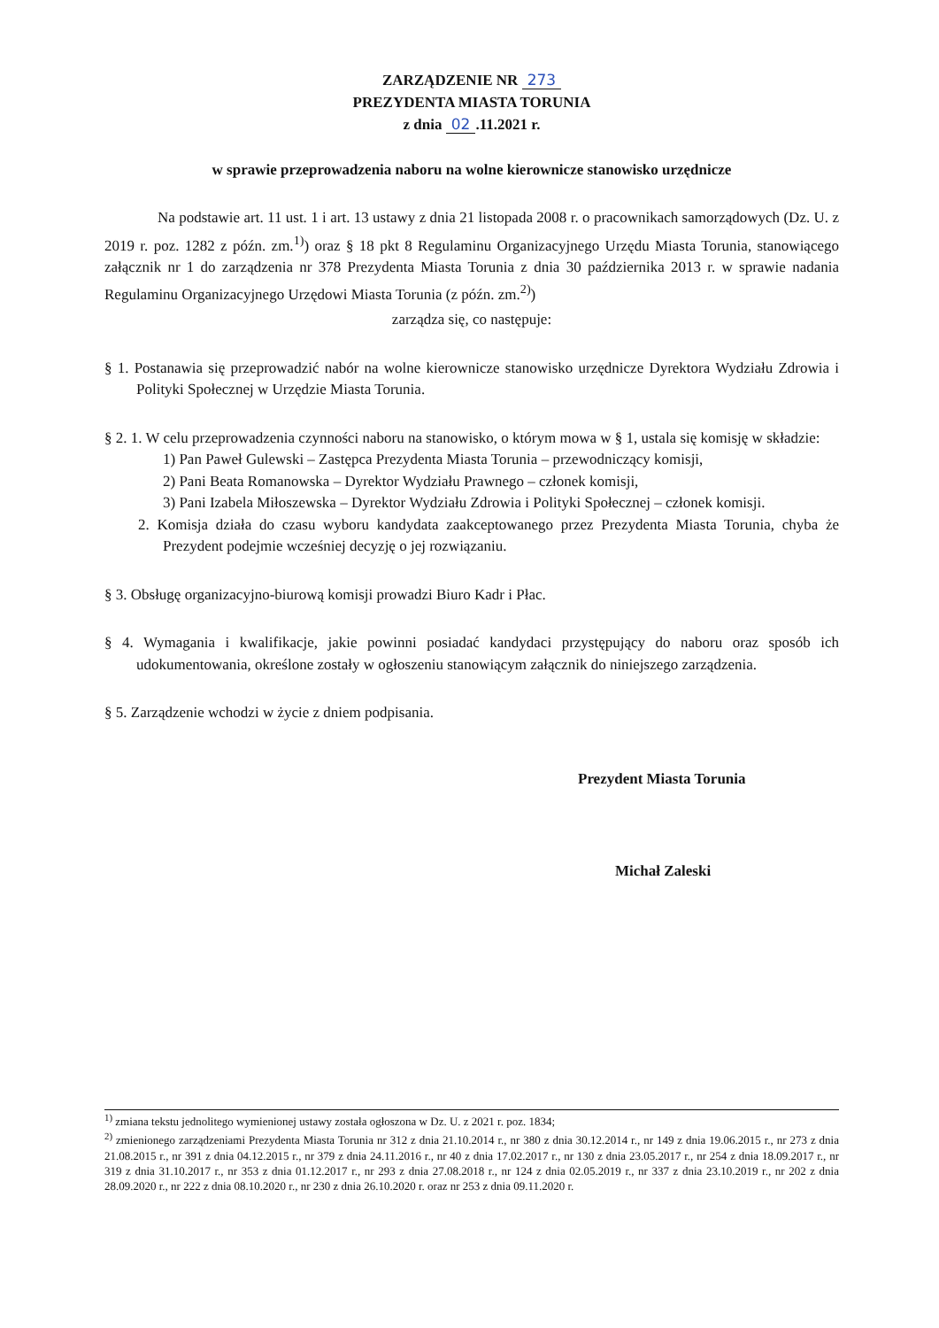ZARZĄDZENIE NR 273
PREZYDENTA MIASTA TORUNIA
z dnia 02.11.2021 r.
w sprawie przeprowadzenia naboru na wolne kierownicze stanowisko urzędnicze
Na podstawie art. 11 ust. 1 i art. 13 ustawy z dnia 21 listopada 2008 r. o pracownikach samorządowych (Dz. U. z 2019 r. poz. 1282 z późn. zm.<sup>1)</sup>) oraz § 18 pkt 8 Regulaminu Organizacyjnego Urzędu Miasta Torunia, stanowiącego załącznik nr 1 do zarządzenia nr 378 Prezydenta Miasta Torunia z dnia 30 października 2013 r. w sprawie nadania Regulaminu Organizacyjnego Urzędowi Miasta Torunia (z późn. zm.<sup>2)</sup>)
zarządza się, co następuje:
§ 1. Postanawia się przeprowadzić nabór na wolne kierownicze stanowisko urzędnicze Dyrektora Wydziału Zdrowia i Polityki Społecznej w Urzędzie Miasta Torunia.
§ 2. 1. W celu przeprowadzenia czynności naboru na stanowisko, o którym mowa w § 1, ustala się komisję w składzie:
1) Pan Paweł Gulewski – Zastępca Prezydenta Miasta Torunia – przewodniczący komisji,
2) Pani Beata Romanowska – Dyrektor Wydziału Prawnego – członek komisji,
3) Pani Izabela Miłoszewska – Dyrektor Wydziału Zdrowia i Polityki Społecznej – członek komisji.
2. Komisja działa do czasu wyboru kandydata zaakceptowanego przez Prezydenta Miasta Torunia, chyba że Prezydent podejmie wcześniej decyzję o jej rozwiązaniu.
§ 3. Obsługę organizacyjno-biurową komisji prowadzi Biuro Kadr i Płac.
§ 4. Wymagania i kwalifikacje, jakie powinni posiadać kandydaci przystępujący do naboru oraz sposób ich udokumentowania, określone zostały w ogłoszeniu stanowiącym załącznik do niniejszego zarządzenia.
§ 5. Zarządzenie wchodzi w życie z dniem podpisania.
Prezydent Miasta Torunia
Michał Zaleski
<sup>1)</sup> zmiana tekstu jednolitego wymienionej ustawy została ogłoszona w Dz. U. z 2021 r. poz. 1834;
<sup>2)</sup> zmienionego zarządzeniami Prezydenta Miasta Torunia nr 312 z dnia 21.10.2014 r., nr 380 z dnia 30.12.2014 r., nr 149 z dnia 19.06.2015 r., nr 273 z dnia 21.08.2015 r., nr 391 z dnia 04.12.2015 r., nr 379 z dnia 24.11.2016 r., nr 40 z dnia 17.02.2017 r., nr 130 z dnia 23.05.2017 r., nr 254 z dnia 18.09.2017 r., nr 319 z dnia 31.10.2017 r., nr 353 z dnia 01.12.2017 r., nr 293 z dnia 27.08.2018 r., nr 124 z dnia 02.05.2019 r., nr 337 z dnia 23.10.2019 r., nr 202 z dnia 28.09.2020 r., nr 222 z dnia 08.10.2020 r., nr 230 z dnia 26.10.2020 r. oraz nr 253 z dnia 09.11.2020 r.